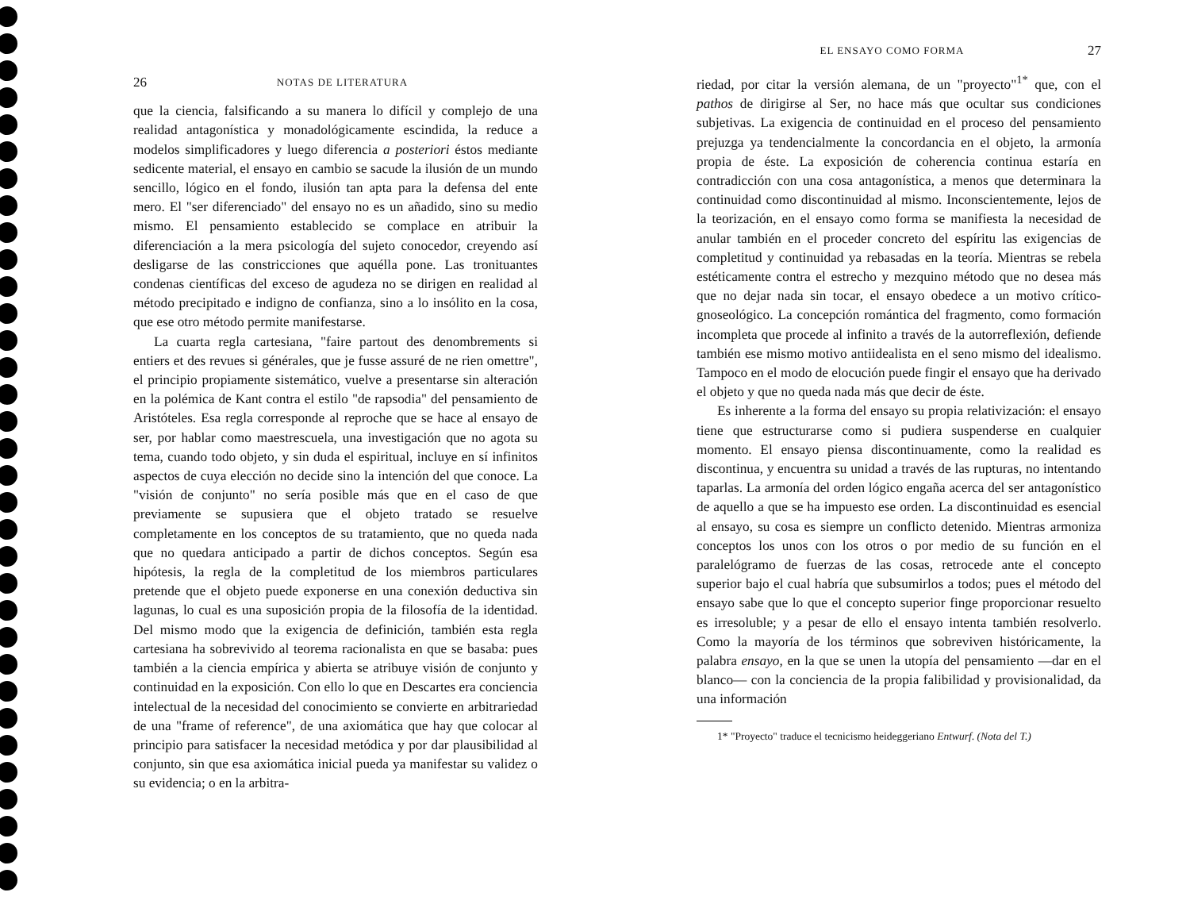26 NOTAS DE LITERATURA
que la ciencia, falsificando a su manera lo difícil y complejo de una realidad antagonística y monadológicamente escindida, la reduce a modelos simplificadores y luego diferencia a posteriori éstos mediante sedicente material, el ensayo en cambio se sacude la ilusión de un mundo sencillo, lógico en el fondo, ilusión tan apta para la defensa del ente mero. El "ser diferenciado" del ensayo no es un añadido, sino su medio mismo. El pensamiento establecido se complace en atribuir la diferenciación a la mera psicología del sujeto conocedor, creyendo así desligarse de las constricciones que aquélla pone. Las tronituantes condenas científicas del exceso de agudeza no se dirigen en realidad al método precipitado e indigno de confianza, sino a lo insólito en la cosa, que ese otro método permite manifestarse.
La cuarta regla cartesiana, "faire partout des denombrements si entiers et des revues si générales, que je fusse assuré de ne rien omettre", el principio propiamente sistemático, vuelve a presentarse sin alteración en la polémica de Kant contra el estilo "de rapsodia" del pensamiento de Aristóteles. Esa regla corresponde al reproche que se hace al ensayo de ser, por hablar como maestrescuela, una investigación que no agota su tema, cuando todo objeto, y sin duda el espiritual, incluye en sí infinitos aspectos de cuya elección no decide sino la intención del que conoce. La "visión de conjunto" no sería posible más que en el caso de que previamente se supusiera que el objeto tratado se resuelve completamente en los conceptos de su tratamiento, que no queda nada que no quedara anticipado a partir de dichos conceptos. Según esa hipótesis, la regla de la completitud de los miembros particulares pretende que el objeto puede exponerse en una conexión deductiva sin lagunas, lo cual es una suposición propia de la filosofía de la identidad. Del mismo modo que la exigencia de definición, también esta regla cartesiana ha sobrevivido al teorema racionalista en que se basaba: pues también a la ciencia empírica y abierta se atribuye visión de conjunto y continuidad en la exposición. Con ello lo que en Descartes era conciencia intelectual de la necesidad del conocimiento se convierte en arbitrariedad de una "frame of reference", de una axiomática que hay que colocar al principio para satisfacer la necesidad metódica y por dar plausibilidad al conjunto, sin que esa axiomática inicial pueda ya manifestar su validez o su evidencia; o en la arbitra-
EL ENSAYO COMO FORMA 27
riedad, por citar la versión alemana, de un "proyecto"<sup>1*</sup> que, con el pathos de dirigirse al Ser, no hace más que ocultar sus condiciones subjetivas. La exigencia de continuidad en el proceso del pensamiento prejuzga ya tendencialmente la concordancia en el objeto, la armonía propia de éste. La exposición de coherencia continua estaría en contradicción con una cosa antagonística, a menos que determinara la continuidad como discontinuidad al mismo. Inconscientemente, lejos de la teorización, en el ensayo como forma se manifiesta la necesidad de anular también en el proceder concreto del espíritu las exigencias de completitud y continuidad ya rebasadas en la teoría. Mientras se rebela estéticamente contra el estrecho y mezquino método que no desea más que no dejar nada sin tocar, el ensayo obedece a un motivo crítico-gnoseológico. La concepción romántica del fragmento, como formación incompleta que procede al infinito a través de la autorreflexión, defiende también ese mismo motivo antiidealista en el seno mismo del idealismo. Tampoco en el modo de elocución puede fingir el ensayo que ha derivado el objeto y que no queda nada más que decir de éste.
Es inherente a la forma del ensayo su propia relativización: el ensayo tiene que estructurarse como si pudiera suspenderse en cualquier momento. El ensayo piensa discontinuamente, como la realidad es discontinua, y encuentra su unidad a través de las rupturas, no intentando taparlas. La armonía del orden lógico engaña acerca del ser antagonístico de aquello a que se ha impuesto ese orden. La discontinuidad es esencial al ensayo, su cosa es siempre un conflicto detenido. Mientras armoniza conceptos los unos con los otros o por medio de su función en el paralelógramo de fuerzas de las cosas, retrocede ante el concepto superior bajo el cual habría que subsumirlos a todos; pues el método del ensayo sabe que lo que el concepto superior finge proporcionar resuelto es irresoluble; y a pesar de ello el ensayo intenta también resolverlo. Como la mayoría de los términos que sobreviven históricamente, la palabra ensayo, en la que se unen la utopía del pensamiento —dar en el blanco— con la conciencia de la propia falibilidad y provisionalidad, da una información
1* "Proyecto" traduce el tecnicismo heideggeriano Entwurf. (Nota del T.)